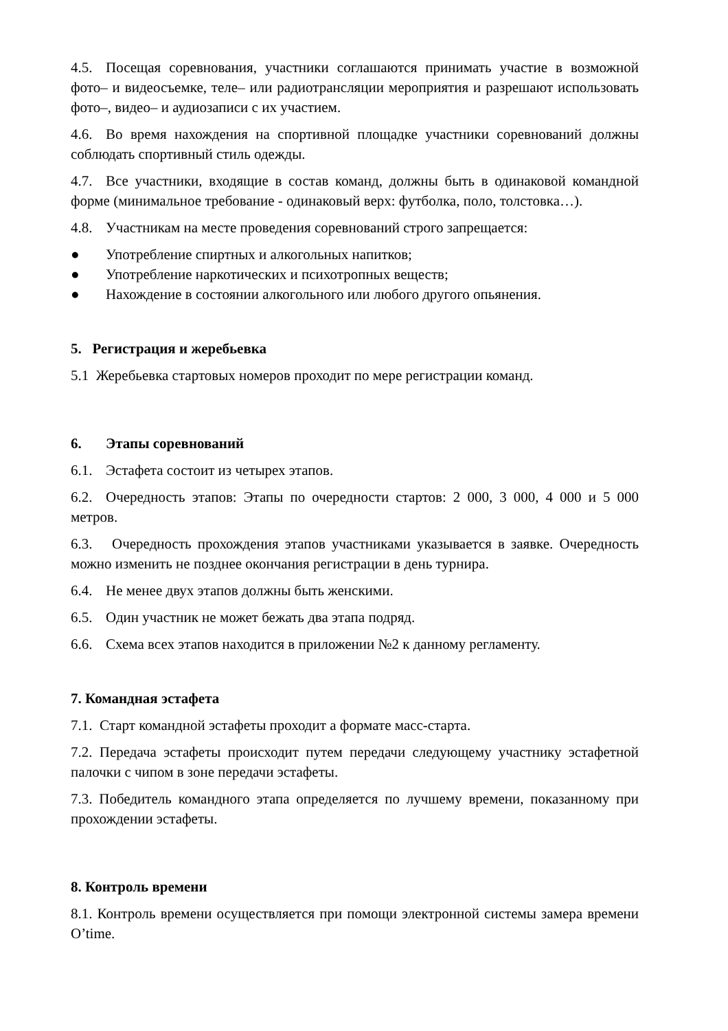4.5. Посещая соревнования, участники соглашаются принимать участие в возможной фото– и видеосъемке, теле– или радиотрансляции мероприятия и разрешают использовать фото–, видео– и аудиозаписи с их участием.
4.6. Во время нахождения на спортивной площадке участники соревнований должны соблюдать спортивный стиль одежды.
4.7. Все участники, входящие в состав команд, должны быть в одинаковой командной форме (минимальное требование - одинаковый верх: футболка, поло, толстовка…).
4.8. Участникам на месте проведения соревнований строго запрещается:
● Употребление спиртных и алкогольных напитков;
● Употребление наркотических и психотропных веществ;
● Нахождение в состоянии алкогольного или любого другого опьянения.
5. Регистрация и жеребьевка
5.1 Жеребьевка стартовых номеров проходит по мере регистрации команд.
6. Этапы соревнований
6.1. Эстафета состоит из четырех этапов.
6.2. Очередность этапов: Этапы по очередности стартов: 2 000, 3 000, 4 000 и 5 000 метров.
6.3. Очередность прохождения этапов участниками указывается в заявке. Очередность можно изменить не позднее окончания регистрации в день турнира.
6.4. Не менее двух этапов должны быть женскими.
6.5. Один участник не может бежать два этапа подряд.
6.6. Схема всех этапов находится в приложении №2 к данному регламенту.
7. Командная эстафета
7.1. Старт командной эстафеты проходит а формате масс-старта.
7.2. Передача эстафеты происходит путем передачи следующему участнику эстафетной палочки с чипом в зоне передачи эстафеты.
7.3. Победитель командного этапа определяется по лучшему времени, показанному при прохождении эстафеты.
8. Контроль времени
8.1. Контроль времени осуществляется при помощи электронной системы замера времени O’time.